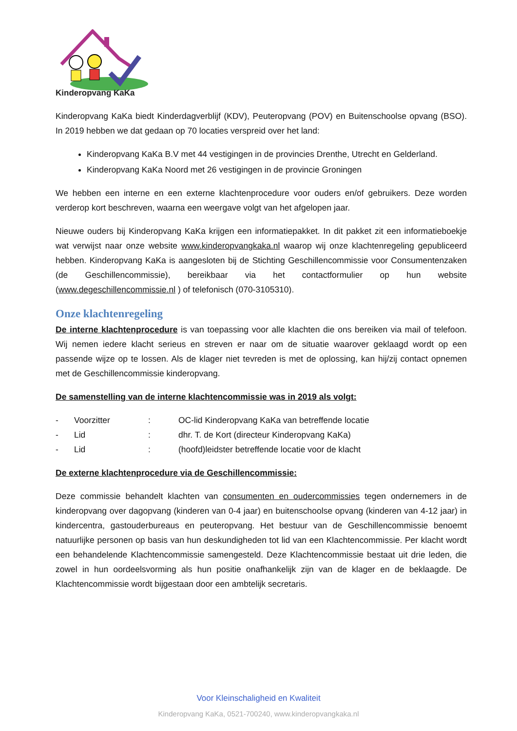Kinderopvang KaKa
Kinderopvang KaKa biedt Kinderdagverblijf (KDV), Peuteropvang (POV) en Buitenschoolse opvang (BSO). In 2019 hebben we dat gedaan op 70 locaties verspreid over het land:
Kinderopvang KaKa B.V met 44 vestigingen in de provincies Drenthe, Utrecht en Gelderland.
Kinderopvang KaKa Noord met 26 vestigingen in de provincie Groningen
We hebben een interne en een externe klachtenprocedure voor ouders en/of gebruikers. Deze worden verderop kort beschreven, waarna een weergave volgt van het afgelopen jaar.
Nieuwe ouders bij Kinderopvang KaKa krijgen een informatiepakket. In dit pakket zit een informatieboekje wat verwijst naar onze website www.kinderopvangkaka.nl waarop wij onze klachtenregeling gepubliceerd hebben. Kinderopvang KaKa is aangesloten bij de Stichting Geschillencommissie voor Consumentenzaken (de Geschillencommissie), bereikbaar via het contactformulier op hun website (www.degeschillencommissie.nl ) of telefonisch (070-3105310).
Onze klachtenregeling
De interne klachtenprocedure is van toepassing voor alle klachten die ons bereiken via mail of telefoon. Wij nemen iedere klacht serieus en streven er naar om de situatie waarover geklaagd wordt op een passende wijze op te lossen. Als de klager niet tevreden is met de oplossing, kan hij/zij contact opnemen met de Geschillencommissie kinderopvang.
De samenstelling van de interne klachtencommissie was in 2019 als volgt:
| - | Voorzitter | : | OC-lid Kinderopvang KaKa van betreffende locatie |
| - | Lid | : | dhr. T. de Kort (directeur Kinderopvang KaKa) |
| - | Lid | : | (hoofd)leidster betreffende locatie voor de klacht |
De externe klachtenprocedure via de Geschillencommissie:
Deze commissie behandelt klachten van consumenten en oudercommissies tegen ondernemers in de kinderopvang over dagopvang (kinderen van 0-4 jaar) en buitenschoolse opvang (kinderen van 4-12 jaar) in kindercentra, gastouderbureaus en peuteropvang. Het bestuur van de Geschillencommissie benoemt natuurlijke personen op basis van hun deskundigheden tot lid van een Klachtencommissie. Per klacht wordt een behandelende Klachtencommissie samengesteld. Deze Klachtencommissie bestaat uit drie leden, die zowel in hun oordeelsvorming als hun positie onafhankelijk zijn van de klager en de beklaagde. De Klachtencommissie wordt bijgestaan door een ambtelijk secretaris.
Voor Kleinschaligheid en Kwaliteit
Kinderopvang KaKa, 0521-700240, www.kinderopvangkaka.nl